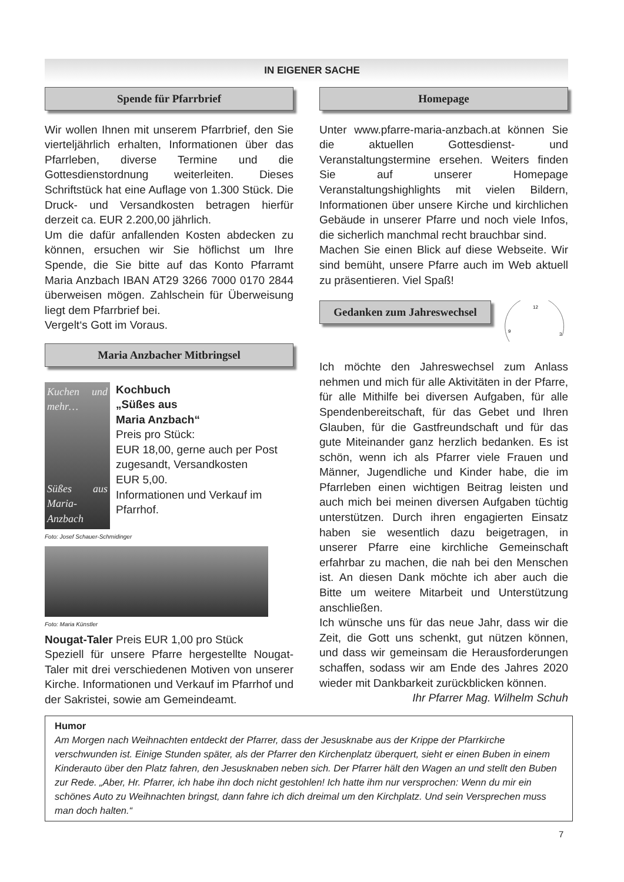IN EIGENER SACHE
Spende für Pfarrbrief
Wir wollen Ihnen mit unserem Pfarrbrief, den Sie vierteljährlich erhalten, Informationen über das Pfarrleben, diverse Termine und die Gottesdienstordnung weiterleiten. Dieses Schriftstück hat eine Auflage von 1.300 Stück. Die Druck- und Versandkosten betragen hierfür derzeit ca. EUR 2.200,00 jährlich.
Um die dafür anfallenden Kosten abdecken zu können, ersuchen wir Sie höflichst um Ihre Spende, die Sie bitte auf das Konto Pfarramt Maria Anzbach IBAN AT29 3266 7000 0170 2844 überweisen mögen. Zahlschein für Überweisung liegt dem Pfarrbrief bei.
Vergelt‘s Gott im Voraus.
Maria Anzbacher Mitbringsel
Kuchen und mehr…
Süßes aus Maria-Anzbach
Kochbuch
„Süßes aus
Maria Anzbach“
Preis pro Stück:
EUR 18,00, gerne auch per Post zugesandt, Versandkosten
EUR 5,00.
Informationen und Verkauf im Pfarrhof.
Foto: Josef Schauer-Schmidinger
Foto: Maria Künstler
Nougat-Taler Preis EUR 1,00 pro Stück
Speziell für unsere Pfarre hergestellte Nougat-Taler mit drei verschiedenen Motiven von unserer Kirche. Informationen und Verkauf im Pfarrhof und der Sakristei, sowie am Gemeindeamt.
Homepage
Unter www.pfarre-maria-anzbach.at können Sie die aktuellen Gottesdienst- und Veranstaltungstermine ersehen. Weiters finden Sie auf unserer Homepage Veranstaltungshighlights mit vielen Bildern, Informationen über unsere Kirche und kirchlichen Gebäude in unserer Pfarre und noch viele Infos, die sicherlich manchmal recht brauchbar sind.
Machen Sie einen Blick auf diese Webseite. Wir sind bemüht, unsere Pfarre auch im Web aktuell zu präsentieren. Viel Spaß!
Gedanken zum Jahreswechsel
12
9
3
Ich möchte den Jahreswechsel zum Anlass nehmen und mich für alle Aktivitäten in der Pfarre, für alle Mithilfe bei diversen Aufgaben, für alle Spendenbereitschaft, für das Gebet und Ihren Glauben, für die Gastfreundschaft und für das gute Miteinander ganz herzlich bedanken. Es ist schön, wenn ich als Pfarrer viele Frauen und Männer, Jugendliche und Kinder habe, die im Pfarrleben einen wichtigen Beitrag leisten und auch mich bei meinen diversen Aufgaben tüchtig unterstützen. Durch ihren engagierten Einsatz haben sie wesentlich dazu beigetragen, in unserer Pfarre eine kirchliche Gemeinschaft erfahrbar zu machen, die nah bei den Menschen ist. An diesen Dank möchte ich aber auch die Bitte um weitere Mitarbeit und Unterstützung anschließen.
Ich wünsche uns für das neue Jahr, dass wir die Zeit, die Gott uns schenkt, gut nützen können, und dass wir gemeinsam die Herausforderungen schaffen, sodass wir am Ende des Jahres 2020 wieder mit Dankbarkeit zurückblicken können.
Ihr Pfarrer Mag. Wilhelm Schuh
Humor
Am Morgen nach Weihnachten entdeckt der Pfarrer, dass der Jesusknabe aus der Krippe der Pfarrkirche verschwunden ist. Einige Stunden später, als der Pfarrer den Kirchenplatz überquert, sieht er einen Buben in einem Kinderauto über den Platz fahren, den Jesusknaben neben sich. Der Pfarrer hält den Wagen an und stellt den Buben zur Rede. „Aber, Hr. Pfarrer, ich habe ihn doch nicht gestohlen! Ich hatte ihm nur versprochen: Wenn du mir ein schönes Auto zu Weihnachten bringst, dann fahre ich dich dreimal um den Kirchplatz. Und sein Versprechen muss man doch halten.“
7